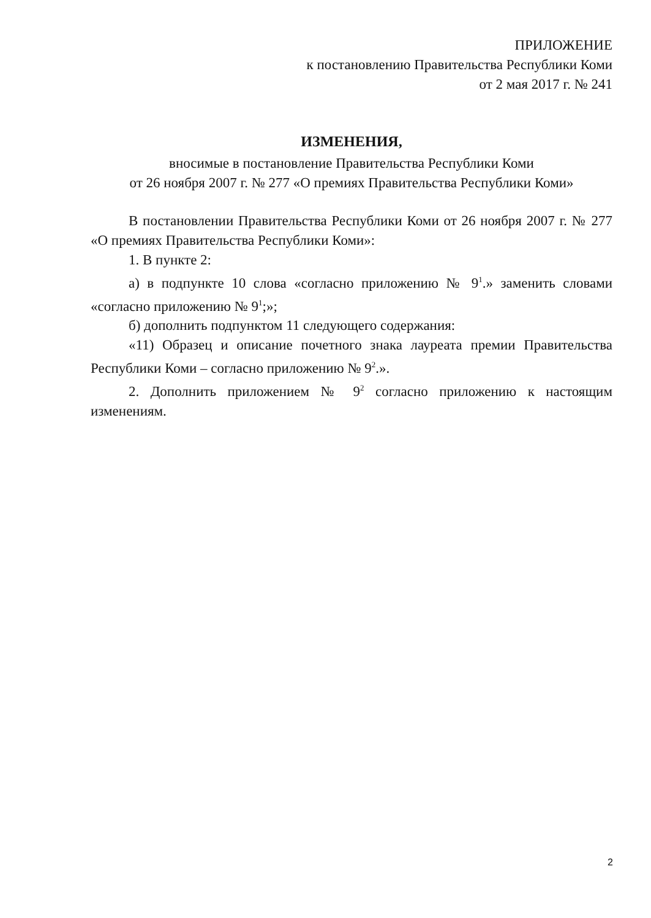ПРИЛОЖЕНИЕ
к постановлению Правительства Республики Коми
от 2 мая 2017 г. № 241
ИЗМЕНЕНИЯ,
вносимые в постановление Правительства Республики Коми
от 26 ноября 2007 г. № 277 «О премиях Правительства Республики Коми»
В постановлении Правительства Республики Коми от 26 ноября 2007 г. № 277 «О премиях Правительства Республики Коми»:
1. В пункте 2:
а) в подпункте 10 слова «согласно приложению № 9<sup>1</sup>.» заменить словами «согласно приложению № 9<sup>1</sup>;»;
б) дополнить подпунктом 11 следующего содержания:
«11) Образец и описание почетного знака лауреата премии Правительства Республики Коми – согласно приложению № 9<sup>2</sup>.».
2. Дополнить приложением № 9<sup>2</sup> согласно приложению к настоящим изменениям.
2